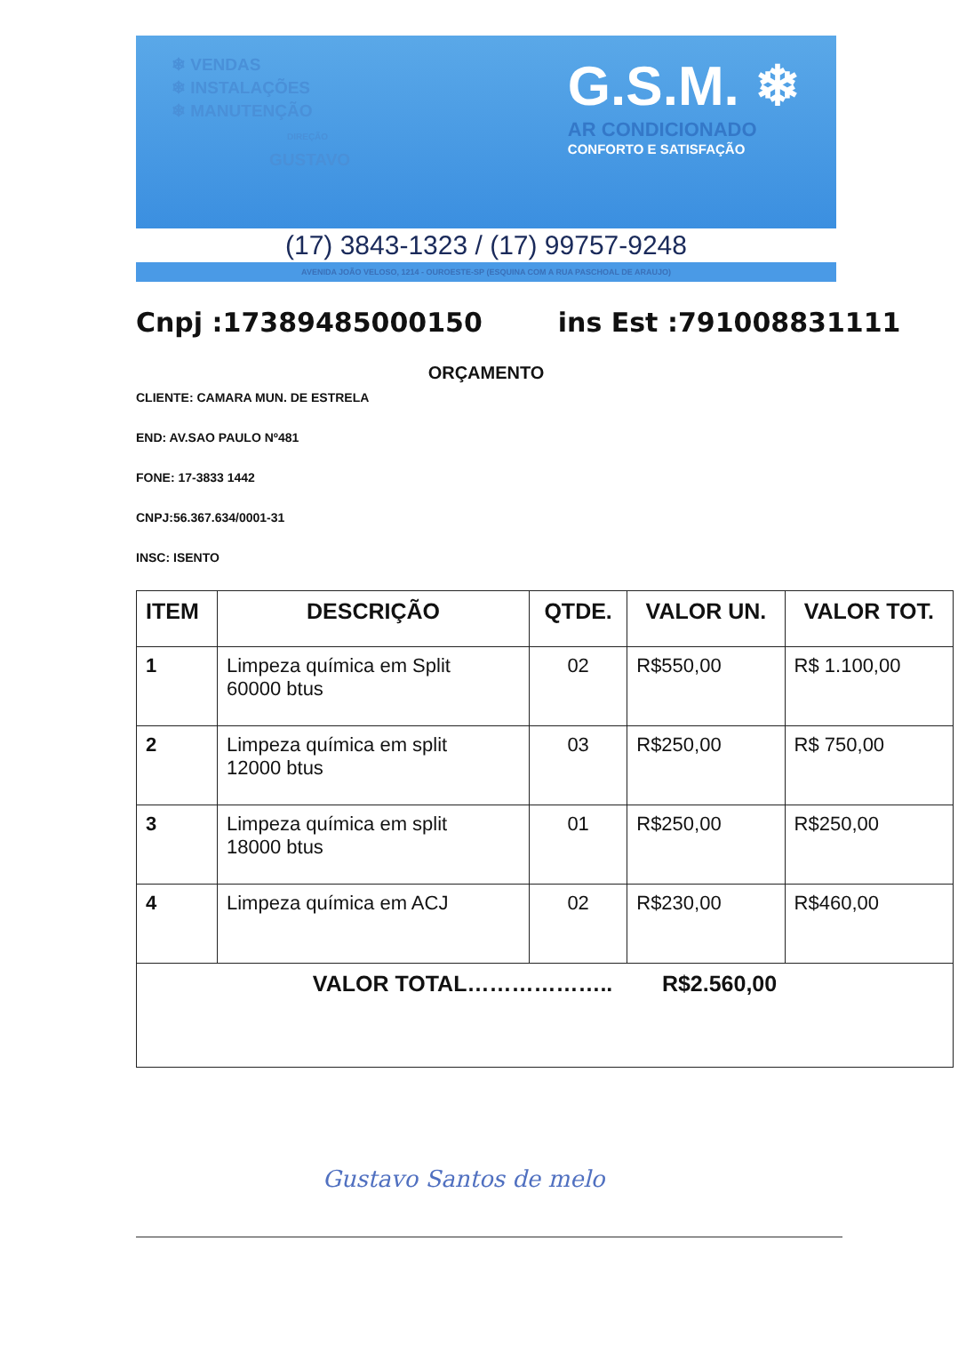❄ VENDAS
❄ INSTALAÇÕES
❄ MANUTENÇÃO
DIREÇÃO
GUSTAVO
G.S.M. ❄
AR CONDICIONADO
CONFORTO E SATISFAÇÃO
(17) 3843-1323 / (17) 99757-9248
AVENIDA JOÃO VELOSO, 1214 - OUROESTE-SP (ESQUINA COM A RUA PASCHOAL DE ARAUJO)
Cnpj :17389485000150 ins Est :791008831111
ORÇAMENTO
CLIENTE: CAMARA MUN. DE ESTRELA
END: AV.SAO PAULO Nº481
FONE: 17-3833 1442
CNPJ:56.367.634/0001-31
INSC: ISENTO
| ITEM | DESCRIÇÃO | QTDE. | VALOR UN. | VALOR TOT. |
| --- | --- | --- | --- | --- |
| 1 | Limpeza química em Split 60000 btus | 02 | R$550,00 | R$ 1.100,00 |
| 2 | Limpeza química em split 12000 btus | 03 | R$250,00 | R$ 750,00 |
| 3 | Limpeza química em split 18000 btus | 01 | R$250,00 | R$250,00 |
| 4 | Limpeza química em ACJ | 02 | R$230,00 | R$460,00 |
| VALOR TOTAL……………….. R$2.560,00 | | | | |
Gustavo Santos de melo